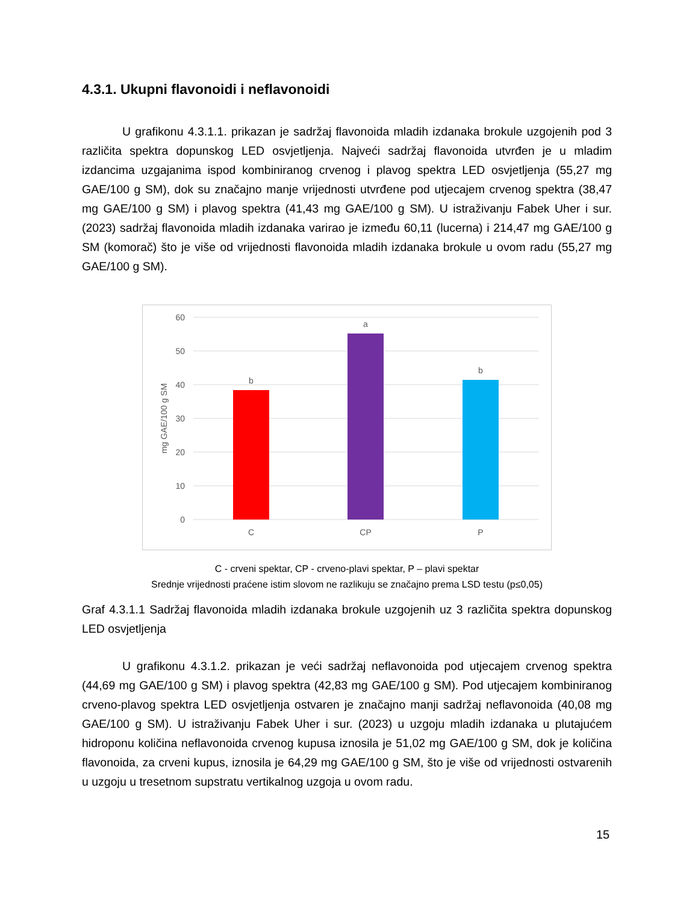4.3.1. Ukupni flavonoidi i neflavonoidi
U grafikonu 4.3.1.1. prikazan je sadržaj flavonoida mladih izdanaka brokule uzgojenih pod 3 različita spektra dopunskog LED osvjetljenja. Najveći sadržaj flavonoida utvrđen je u mladim izdancima uzgajanima ispod kombiniranog crvenog i plavog spektra LED osvjetljenja (55,27 mg GAE/100 g SM), dok su značajno manje vrijednosti utvrđene pod utjecajem crvenog spektra (38,47 mg GAE/100 g SM) i plavog spektra (41,43 mg GAE/100 g SM). U istraživanju Fabek Uher i sur. (2023) sadržaj flavonoida mladih izdanaka varirao je između 60,11 (lucerna) i 214,47 mg GAE/100 g SM (komorač) što je više od vrijednosti flavonoida mladih izdanaka brokule u ovom radu (55,27 mg GAE/100 g SM).
60
50
40
30
20
10
0
mg GAE/100 g SM
b
a
b
C
CP
P
C - crveni spektar, CP - crveno-plavi spektar, P – plavi spektar
Srednje vrijednosti praćene istim slovom ne razlikuju se značajno prema LSD testu (p≤0,05)
Graf 4.3.1.1 Sadržaj flavonoida mladih izdanaka brokule uzgojenih uz 3 različita spektra dopunskog LED osvjetljenja
U grafikonu 4.3.1.2. prikazan je veći sadržaj neflavonoida pod utjecajem crvenog spektra (44,69 mg GAE/100 g SM) i plavog spektra (42,83 mg GAE/100 g SM). Pod utjecajem kombiniranog crveno-plavog spektra LED osvjetljenja ostvaren je značajno manji sadržaj neflavonoida (40,08 mg GAE/100 g SM). U istraživanju Fabek Uher i sur. (2023) u uzgoju mladih izdanaka u plutajućem hidroponu količina neflavonoida crvenog kupusa iznosila je 51,02 mg GAE/100 g SM, dok je količina flavonoida, za crveni kupus, iznosila je 64,29 mg GAE/100 g SM, što je više od vrijednosti ostvarenih u uzgoju u tresetnom supstratu vertikalnog uzgoja u ovom radu.
15